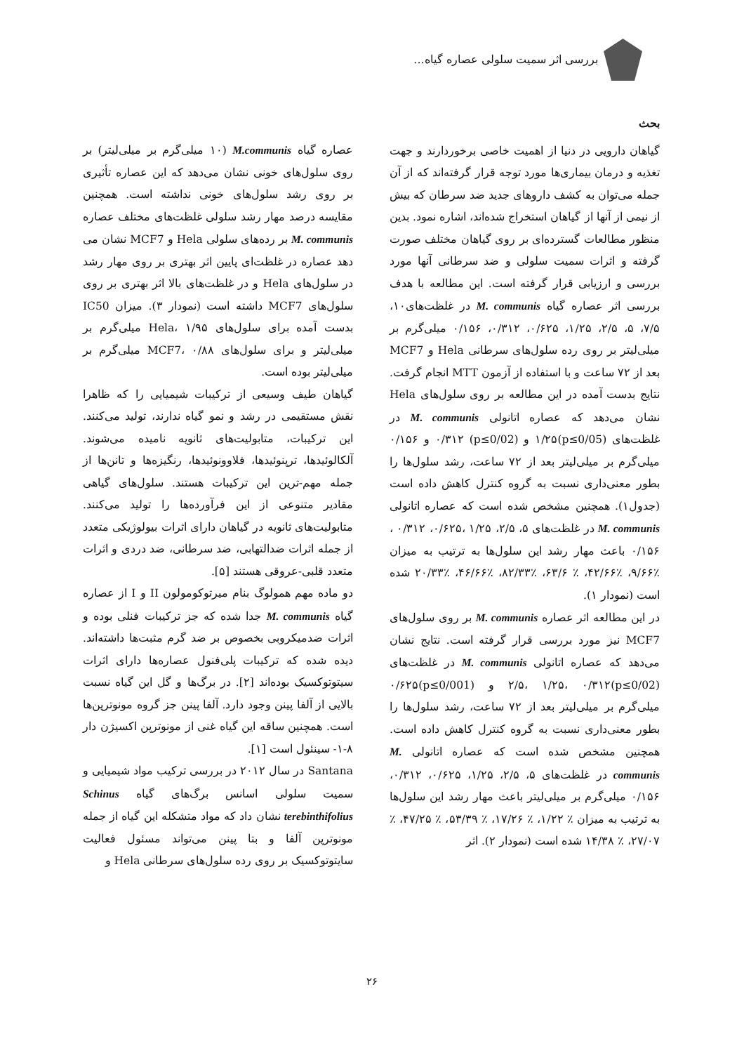بررسی اثر سمیت سلولی عصاره گیاه...
بحث
گیاهان دارویی در دنیا از اهمیت خاصی برخوردارند و جهت تغذیه و درمان بیماری‌ها مورد توجه قرار گرفته‌اند که از آن جمله می‌توان به کشف داروهای جدید ضد سرطان که بیش از نیمی از آنها از گیاهان استخراج شده‌اند، اشاره نمود. بدین منظور مطالعات گسترده‌ای بر روی گیاهان مختلف صورت گرفته و اثرات سمیت سلولی و ضد سرطانی آنها مورد بررسی و ارزیابی قرار گرفته است. این مطالعه با هدف بررسی اثر عصاره گیاه M. communis در غلظت‌های۱۰، ۷/۵، ۵، ۲/۵، ۱/۲۵، ۰/۶۲۵، ۰/۳۱۲، ۰/۱۵۶ میلی‌گرم بر میلی‌لیتر بر روی رده سلول‌های سرطانی Hela و MCF7 بعد از ۷۲ ساعت و با استفاده از آزمون MTT انجام گرفت. نتایج بدست آمده در این مطالعه بر روی سلول‌های Hela نشان می‌دهد که عصاره اتانولی M. communis در غلظت‌های (p≤0/05)۱/۲۵ و (p≤0/02) ۰/۳۱۲ و ۰/۱۵۶ میلی‌گرم بر میلی‌لیتر بعد از ۷۲ ساعت، رشد سلول‌ها را بطور معنی‌داری نسبت به گروه کنترل کاهش داده است (جدول۱). همچنین مشخص شده است که عصاره اتانولی M. communis در غلظت‌های ۵، ۲/۵، ۱/۲۵ ،۰/۶۲۵، ۰/۳۱۲ ، ۰/۱۵۶ باعث مهار رشد این سلول‌ها به ترتیب به میزان ٪۹/۶۶، ٪۴۲/۶۶، ٪ ۶۳/۶، ٪۸۲/۳۳، ٪۴۶/۶۶، ٪۲۰/۳۳ شده است (نمودار ۱).
در این مطالعه اثر عصاره M. communis بر روی سلول‌های MCF7 نیز مورد بررسی قرار گرفته است. نتایج نشان می‌دهد که عصاره اتانولی M. communis در غلظت‌های (p≤0/02)۲/۵، ۱/۲۵، ۰/۳۱۲ و (p≤0/001)۰/۶۲۵ میلی‌گرم بر میلی‌لیتر بعد از ۷۲ ساعت، رشد سلول‌ها را بطور معنی‌داری نسبت به گروه کنترل کاهش داده است. همچنین مشخص شده است که عصاره اتانولی M. communis در غلظت‌های ۵، ۲/۵، ۱/۲۵، ۰/۶۲۵، ۰/۳۱۲، ۰/۱۵۶ میلی‌گرم بر میلی‌لیتر باعث مهار رشد این سلول‌ها به ترتیب به میزان ٪ ۱/۲۲، ٪ ۱۷/۲۶، ٪ ۵۳/۳۹، ٪ ۴۷/۲۵، ٪ ۲۷/۰۷، ٪ ۱۴/۳۸ شده است (نمودار ۲). اثر
عصاره گیاه M.communis (۱۰ میلی‌گرم بر میلی‌لیتر) بر روی سلول‌های خونی نشان می‌دهد که این عصاره تأثیری بر روی رشد سلول‌های خونی نداشته است. همچنین مقایسه درصد مهار رشد سلولی غلظت‌های مختلف عصاره M. communis بر رده‌های سلولی Hela و MCF7 نشان می دهد عصاره در غلظت‌ای پایین اثر بهتری بر روی مهار رشد در سلول‌های Hela و در غلظت‌های بالا اثر بهتری بر روی سلول‌های MCF7 داشته است (نمودار ۳). میزان IC50 بدست آمده برای سلول‌های Hela، ۱/۹۵ میلی‌گرم بر میلی‌لیتر و برای سلول‌های MCF7، ۰/۸۸ میلی‌گرم بر میلی‌لیتر بوده است.
گیاهان طیف وسیعی از ترکیبات شیمیایی را که ظاهرا نقش مستقیمی در رشد و نمو گیاه ندارند، تولید می‌کنند. این ترکیبات، متابولیت‌های ثانویه نامیده می‌شوند. آلکالوئیدها، ترپنوئیدها، فلاوونوئیدها، رنگیزه‌ها و تانن‌ها از جمله مهم-ترین این ترکیبات هستند. سلول‌های گیاهی مقادیر متنوعی از این فرآورده‌ها را تولید می‌کنند. متابولیت‌های ثانویه در گیاهان دارای اثرات بیولوژیکی متعدد از جمله اثرات ضدالتهابی، ضد سرطانی، ضد دردی و اثرات متعدد قلبی-عروقی هستند [۵].
دو ماده مهم همولوگ بنام میرتوکومولون II و I از عصاره گیاه M. communis جدا شده که جز ترکیبات فنلی بوده و اثرات ضدمیکروبی بخصوص بر ضد گرم مثبت‌ها داشته‌اند. دیده شده که ترکیبات پلی‌فنول عصاره‌ها دارای اثرات سیتوتوکسیک بوده‌اند [۲]. در برگ‌ها و گل این گیاه نسبت بالایی از آلفا پینن وجود دارد. آلفا پینن جز گروه مونوترپن‌ها است. همچنین ساقه این گیاه غنی از مونوترپن اکسیژن دار ۸-۱- سینئول است [۱].
Santana در سال ۲۰۱۲ در بررسی ترکیب مواد شیمیایی و سمیت سلولی اسانس برگ‌های گیاه Schinus terebinthifolius نشان داد که مواد متشکله این گیاه از جمله مونوترپن آلفا و بتا پینن می‌تواند مسئول فعالیت سایتوتوکسیک بر روی رده سلول‌های سرطانی Hela و
۲۶